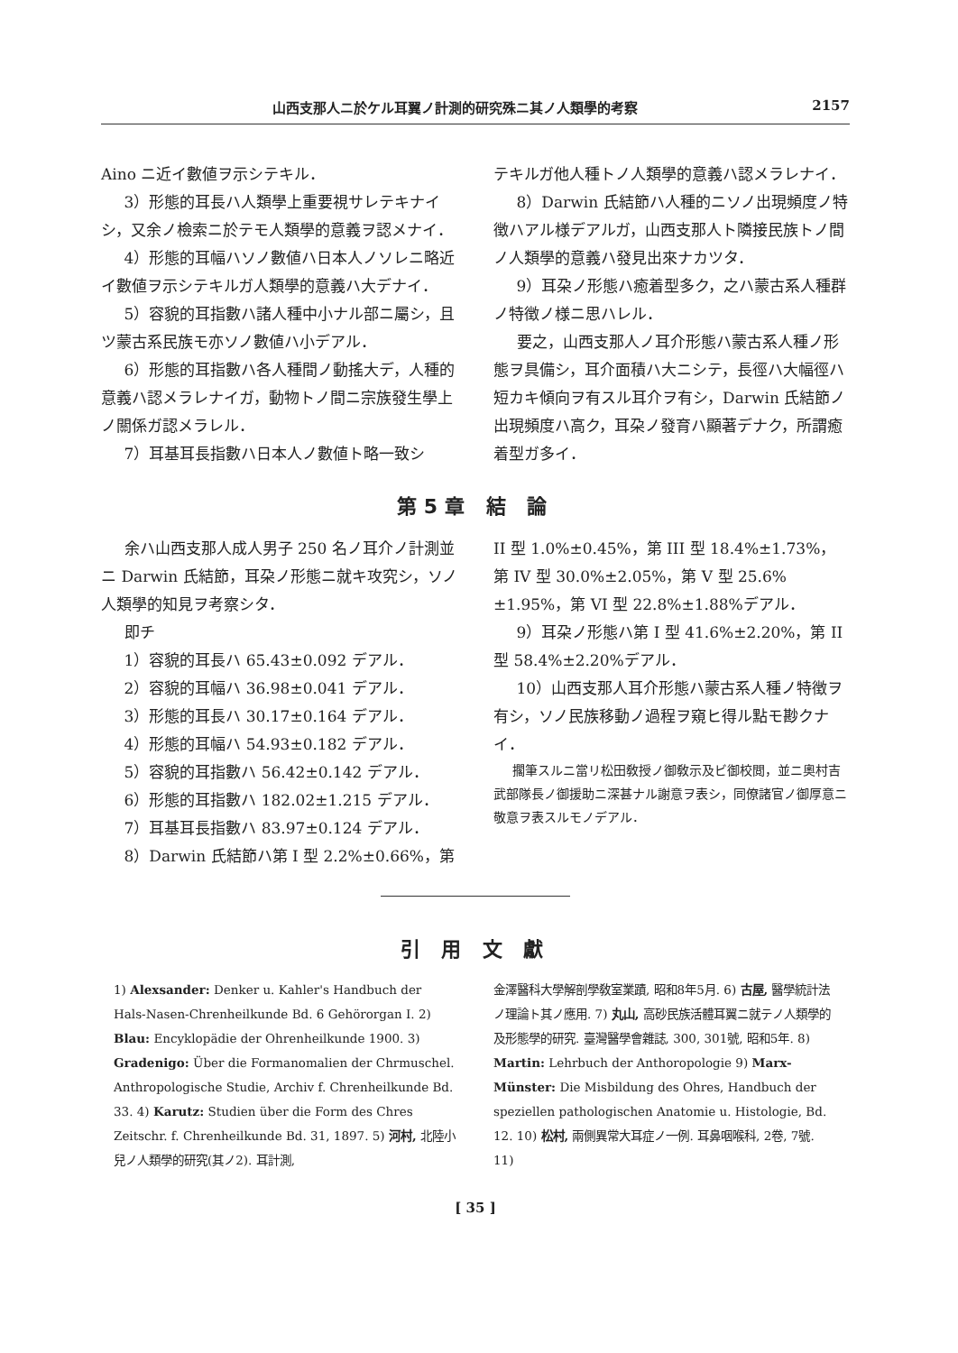山西支那人ニ於ケル耳翼ノ計測的研究殊ニ其ノ人類學的考察 2157
Aino ニ近イ數値ヲ示シテキル．
3）形態的耳長ハ人類學上重要視サレテキナイシ，又余ノ檢索ニ於テモ人類學的意義ヲ認メナイ．
4）形態的耳幅ハソノ數値ハ日本人ノソレニ略近イ數値ヲ示シテキルガ人類學的意義ハ大デナイ．
5）容貌的耳指數ハ諸人種中小ナル部ニ屬シ，且ツ蒙古系民族モ亦ソノ數値ハ小デアル．
6）形態的耳指數ハ各人種間ノ動搖大デ，人種的意義ハ認メラレナイガ，動物トノ間ニ宗族發生學上ノ關係ガ認メラレル．
7）耳基耳長指數ハ日本人ノ數値ト略一致シ
テキルガ他人種トノ人類學的意義ハ認メラレナイ．
8）Darwin 氏結節ハ人種的ニソノ出現頻度ノ特徴ハアル様デアルガ，山西支那人ト隣接民族トノ間ノ人類學的意義ハ發見出來ナカツタ．
9）耳朶ノ形態ハ癒着型多ク，之ハ蒙古系人種群ノ特徴ノ様ニ思ハレル．
要之，山西支那人ノ耳介形態ハ蒙古系人種ノ形態ヲ具備シ，耳介面積ハ大ニシテ，長徑ハ大幅徑ハ短カキ傾向ヲ有スル耳介ヲ有シ，Darwin 氏結節ノ出現頻度ハ高ク，耳朶ノ發育ハ顯著デナク，所謂癒着型ガ多イ．
第5章 結 論
余ハ山西支那人成人男子 250 名ノ耳介ノ計測並ニ Darwin 氏結節，耳朶ノ形態ニ就キ攻究シ，ソノ人類學的知見ヲ考察シタ．
即チ
1）容貌的耳長ハ 65.43±0.092 デアル．
2）容貌的耳幅ハ 36.98±0.041 デアル．
3）形態的耳長ハ 30.17±0.164 デアル．
4）形態的耳幅ハ 54.93±0.182 デアル．
5）容貌的耳指數ハ 56.42±0.142 デアル．
6）形態的耳指數ハ 182.02±1.215 デアル．
7）耳基耳長指數ハ 83.97±0.124 デアル．
8）Darwin 氏結節ハ第 I 型 2.2%±0.66%，第
II 型 1.0%±0.45%，第 III 型 18.4%±1.73%，第 IV 型 30.0%±2.05%，第 V 型 25.6%±1.95%，第 VI 型 22.8%±1.88%デアル．
9）耳朶ノ形態ハ第 I 型 41.6%±2.20%，第 II 型 58.4%±2.20%デアル．
10）山西支那人耳介形態ハ蒙古系人種ノ特徴ヲ有シ，ソノ民族移動ノ過程ヲ窺ヒ得ル點モ尠クナイ．
擱筆スルニ當リ松田敎授ノ御敎示及ビ御校閲，並ニ奧村吉武部隊長ノ御援助ニ深甚ナル謝意ヲ表シ，同僚諸官ノ御厚意ニ敬意ヲ表スルモノデアル．
引 用 文 獻
1) Alexsander: Denker u. Kahler's Handbuch der Hals-Nasen-Chrenheilkunde Bd. 6 Gehörorgan I. 2) Blau: Encyklopädie der Ohrenheilkunde 1900. 3) Gradenigo: Über die Formanomalien der Chrmuschel. Anthropologische Studie, Archiv f. Chrenheilkunde Bd. 33. 4) Karutz: Studien über die Form des Chres Zeitschr. f. Chrenheilkunde Bd. 31, 1897. 5) 河村, 北陸小兒ノ人類學的研究(其ノ2). 耳計測,
金澤醫科大學解剖學敎室業蹟, 昭和8年5月. 6) 古屋, 醫學統計法ノ理論ト其ノ應用. 7) 丸山, 高砂民族活體耳翼ニ就テノ人類學的及形態學的研究. 臺灣醫學會雜誌, 300, 301號, 昭和5年. 8) Martin: Lehrbuch der Anthoropologie 9) Marx-Münster: Die Misbildung des Ohres, Handbuch der speziellen pathologischen Anatomie u. Histologie, Bd. 12. 10) 松村, 兩側異常大耳症ノ一例. 耳鼻咽喉科, 2卷, 7號. 11)
[ 35 ]